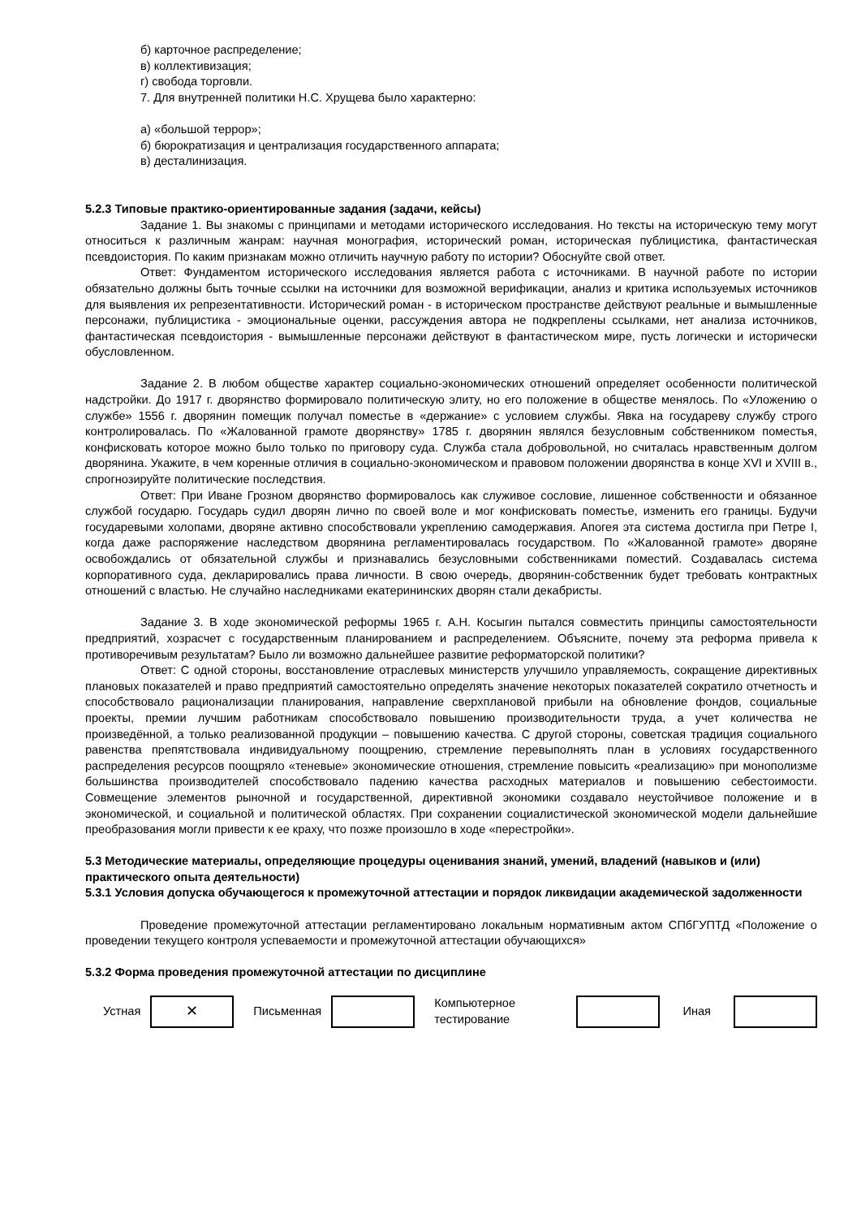б) карточное распределение;
в) коллективизация;
г) свобода торговли.
7. Для внутренней политики Н.С. Хрущева было характерно:
а) «большой террор»;
б) бюрократизация и централизация государственного аппарата;
в) десталинизация.
5.2.3 Типовые практико-ориентированные задания (задачи, кейсы)
Задание 1. Вы знакомы с принципами и методами исторического исследования. Но тексты на историческую тему могут относиться к различным жанрам: научная монография, исторический роман, историческая публицистика, фантастическая псевдоистория. По каким признакам можно отличить научную работу по истории? Обоснуйте свой ответ.
Ответ: Фундаментом исторического исследования является работа с источниками. В научной работе по истории обязательно должны быть точные ссылки на источники для возможной верификации, анализ и критика используемых источников для выявления их репрезентативности. Исторический роман - в историческом пространстве действуют реальные и вымышленные персонажи, публицистика - эмоциональные оценки, рассуждения автора не подкреплены ссылками, нет анализа источников, фантастическая псевдоистория - вымышленные персонажи действуют в фантастическом мире, пусть логически и исторически обусловленном.
Задание 2. В любом обществе характер социально-экономических отношений определяет особенности политической надстройки. До 1917 г. дворянство формировало политическую элиту, но его положение в обществе менялось. По «Уложению о службе» 1556 г. дворянин помещик получал поместье в «держание» с условием службы. Явка на государеву службу строго контролировалась. По «Жалованной грамоте дворянству» 1785 г. дворянин являлся безусловным собственником поместья, конфисковать которое можно было только по приговору суда. Служба стала добровольной, но считалась нравственным долгом дворянина. Укажите, в чем коренные отличия в социально-экономическом и правовом положении дворянства в конце XVI и XVIII в., спрогнозируйте политические последствия.
Ответ: При Иване Грозном дворянство формировалось как служивое сословие, лишенное собственности и обязанное службой государю. Государь судил дворян лично по своей воле и мог конфисковать поместье, изменить его границы. Будучи государевыми холопами, дворяне активно способствовали укреплению самодержавия. Апогея эта система достигла при Петре I, когда даже распоряжение наследством дворянина регламентировалась государством. По «Жалованной грамоте» дворяне освобождались от обязательной службы и признавались безусловными собственниками поместий. Создавалась система корпоративного суда, декларировались права личности. В свою очередь, дворянин-собственник будет требовать контрактных отношений с властью. Не случайно наследниками екатерининских дворян стали декабристы.
Задание 3. В ходе экономической реформы 1965 г. А.Н. Косыгин пытался совместить принципы самостоятельности предприятий, хозрасчет с государственным планированием и распределением. Объясните, почему эта реформа привела к противоречивым результатам? Было ли возможно дальнейшее развитие реформаторской политики?
Ответ: С одной стороны, восстановление отраслевых министерств улучшило управляемость, сокращение директивных плановых показателей и право предприятий самостоятельно определять значение некоторых показателей сократило отчетность и способствовало рационализации планирования, направление сверхплановой прибыли на обновление фондов, социальные проекты, премии лучшим работникам способствовало повышению производительности труда, а учет количества не произведённой, а только реализованной продукции – повышению качества. С другой стороны, советская традиция социального равенства препятствовала индивидуальному поощрению, стремление перевыполнять план в условиях государственного распределения ресурсов поощряло «теневые» экономические отношения, стремление повысить «реализацию» при монополизме большинства производителей способствовало падению качества расходных материалов и повышению себестоимости. Совмещение элементов рыночной и государственной, директивной экономики создавало неустойчивое положение и в экономической, и социальной и политической областях. При сохранении социалистической экономической модели дальнейшие преобразования могли привести к ее краху, что позже произошло в ходе «перестройки».
5.3 Методические материалы, определяющие процедуры оценивания знаний, умений, владений (навыков и (или) практического опыта деятельности)
5.3.1 Условия допуска обучающегося к промежуточной аттестации и порядок ликвидации академической задолженности
Проведение промежуточной аттестации регламентировано локальным нормативным актом СПбГУПТД «Положение о проведении текущего контроля успеваемости и промежуточной аттестации обучающихся»
5.3.2 Форма проведения промежуточной аттестации по дисциплине
| Устная | ✕ | Письменная | | Компьютерное тестирование | | Иная | |